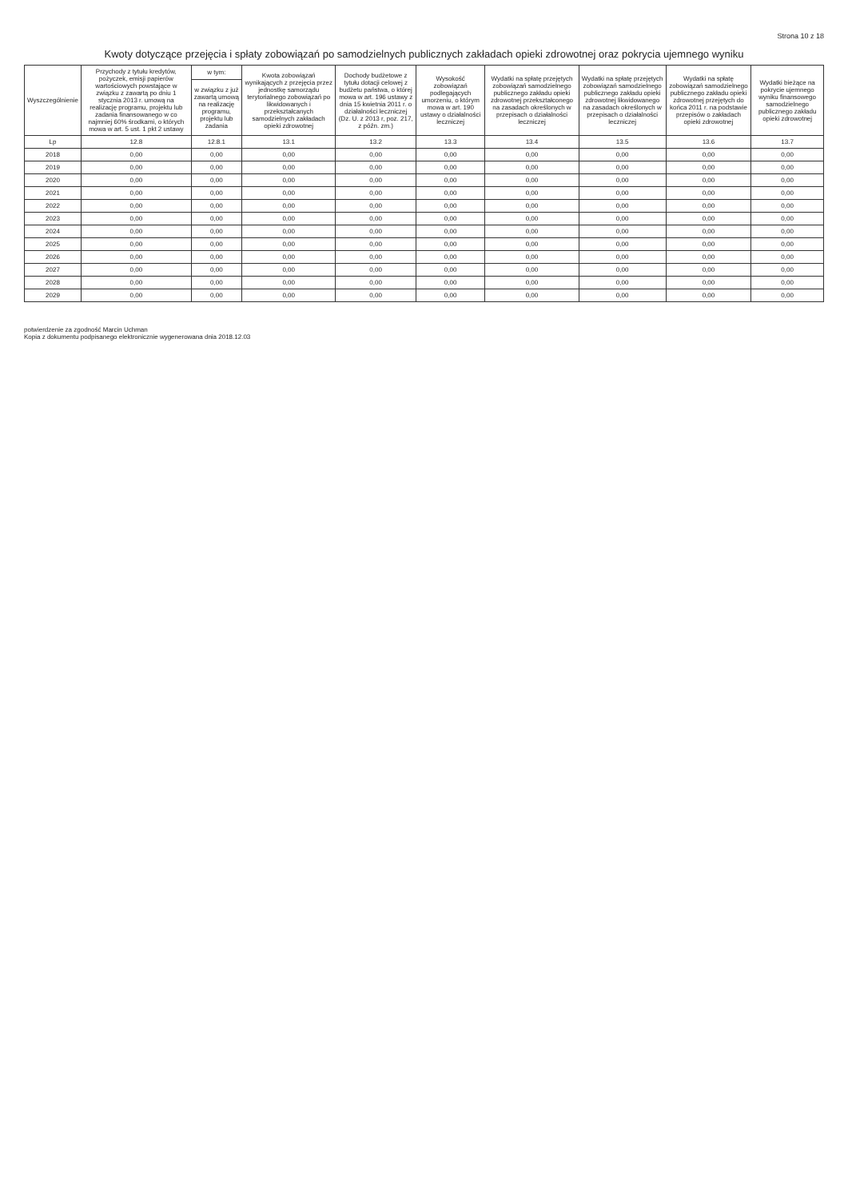Strona 10 z 18
Kwoty dotyczące przejęcia i spłaty zobowiązań po samodzielnych publicznych zakładach opieki zdrowotnej oraz pokrycia ujemnego wyniku
| Wyszczególnienie | Przychody z tytułu kredytów, pożyczek, emisji papierów wartościowych powstające w związku z zawartą po dniu 1 stycznia 2013 r. umową na realizację programu, projektu lub zadania finansowanego w co najmniej 60% środkami, o których mowa w art. 5 ust. 1 pkt 2 ustawy | w tym: | Kwota zobowiązań wynikających z przejęcia przez jednostkę samorządu terytorialnego zobowiązań po likwidowanych i przekształcanych samodzielnych zakładach opieki zdrowotnej | Dochody budżetowe z tytułu dotacji celowej z budżetu państwa, o której mowa w art. 196 ustawy z dnia 15 kwietnia 2011 r. o działalności leczniczej (Dz. U. z 2013 r, poz. 217, z późn. zm.) | Wysokość zobowiązań podlegających umorzeniu, o którym mowa w art. 190 ustawy o działalności leczniczej | Wydatki na spłatę przejętych zobowiązań samodzielnego publicznego zakładu opieki zdrowotnej przekształconego na zasadach określonych w przepisach o działalności leczniczej | Wydatki na spłatę przejętych zobowiązań samodzielnego publicznego zakładu opieki zdrowotnej likwidowanego na zasadach określonych w przepisach o działalności leczniczej | Wydatki na spłatę zobowiązań samodzielnego publicznego zakładu opieki zdrowotnej przejętych do końca 2011 r. na podstawie przepisów o zakładach opieki zdrowotnej | Wydatki bieżące na pokrycie ujemnego wyniku finansowego samodzielnego publicznego zakładu opieki zdrowotnej |
| --- | --- | --- | --- | --- | --- | --- | --- | --- | --- |
| | | w związku z już zawartą umową na realizację programu, projektu lub zadania | | | | | | | |
| Lp | 12.8 | 12.8.1 | 13.1 | 13.2 | 13.3 | 13.4 | 13.5 | 13.6 | 13.7 |
| 2018 | 0,00 | 0,00 | 0,00 | 0,00 | 0,00 | 0,00 | 0,00 | 0,00 | 0,00 |
| 2019 | 0,00 | 0,00 | 0,00 | 0,00 | 0,00 | 0,00 | 0,00 | 0,00 | 0,00 |
| 2020 | 0,00 | 0,00 | 0,00 | 0,00 | 0,00 | 0,00 | 0,00 | 0,00 | 0,00 |
| 2021 | 0,00 | 0,00 | 0,00 | 0,00 | 0,00 | 0,00 | 0,00 | 0,00 | 0,00 |
| 2022 | 0,00 | 0,00 | 0,00 | 0,00 | 0,00 | 0,00 | 0,00 | 0,00 | 0,00 |
| 2023 | 0,00 | 0,00 | 0,00 | 0,00 | 0,00 | 0,00 | 0,00 | 0,00 | 0,00 |
| 2024 | 0,00 | 0,00 | 0,00 | 0,00 | 0,00 | 0,00 | 0,00 | 0,00 | 0,00 |
| 2025 | 0,00 | 0,00 | 0,00 | 0,00 | 0,00 | 0,00 | 0,00 | 0,00 | 0,00 |
| 2026 | 0,00 | 0,00 | 0,00 | 0,00 | 0,00 | 0,00 | 0,00 | 0,00 | 0,00 |
| 2027 | 0,00 | 0,00 | 0,00 | 0,00 | 0,00 | 0,00 | 0,00 | 0,00 | 0,00 |
| 2028 | 0,00 | 0,00 | 0,00 | 0,00 | 0,00 | 0,00 | 0,00 | 0,00 | 0,00 |
| 2029 | 0,00 | 0,00 | 0,00 | 0,00 | 0,00 | 0,00 | 0,00 | 0,00 | 0,00 |
potwierdzenie za zgodność Marcin Uchman
Kopia z dokumentu podpisanego elektronicznie wygenerowana dnia 2018.12.03